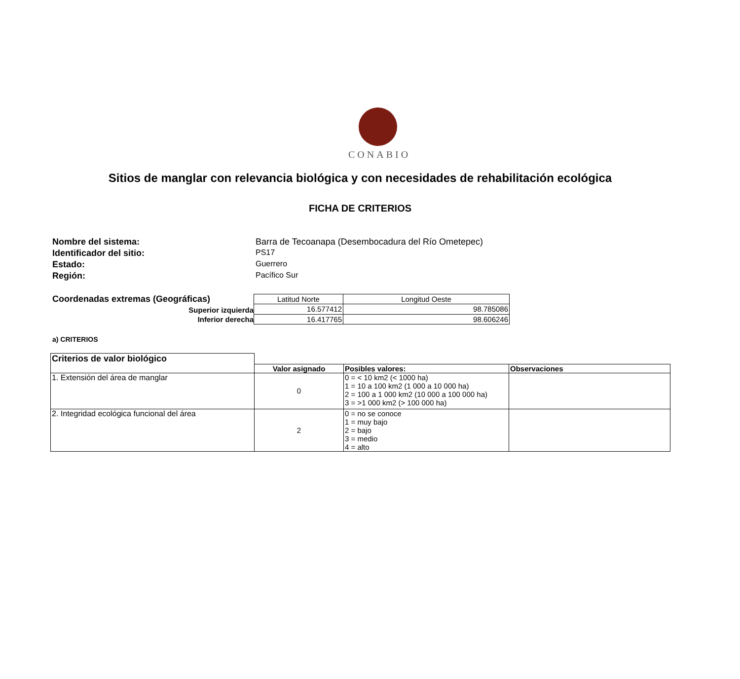CONABIO
Sitios de manglar con relevancia biológica y con necesidades de rehabilitación ecológica
FICHA DE CRITERIOS
Nombre del sistema: Barra de Tecoanapa (Desembocadura del Río Ometepec)
Identificador del sitio: PS17
Estado: Guerrero
Región: Pacífico Sur
Coordenadas extremas (Geográficas)
Superior izquierda
Inferior derecha
| Latitud Norte | Longitud Oeste |
| --- | --- |
| 16.577412 | 98.785086 |
| 16.417765 | 98.606246 |
a) CRITERIOS
| Criterios de valor biológico | | | |
| --- | --- | --- | --- |
| | Valor asignado | Posibles valores: | Observaciones |
| 1. Extensión del área de manglar | 0 | 0 = < 10 km2 (< 1000 ha) 1 = 10 a 100 km2 (1 000 a 10 000 ha) 2 = 100 a 1 000 km2 (10 000 a 100 000 ha) 3 = >1 000 km2 (> 100 000 ha) | |
| 2. Integridad ecológica funcional del área | 2 | 0 = no se conoce 1 = muy bajo 2 = bajo 3 = medio 4 = alto | |